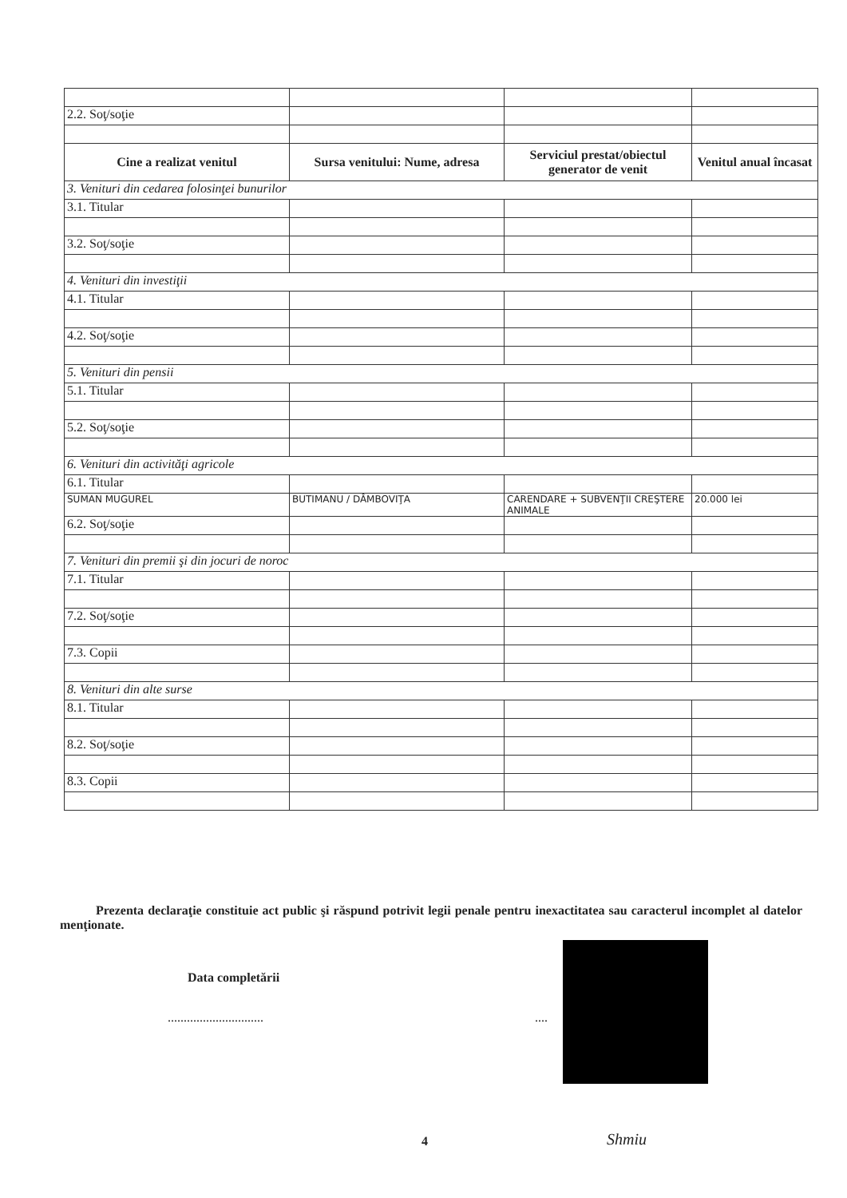| 2.2. Soţ/soţie | | | |
| Cine a realizat venitul | Sursa venitului: Nume, adresa | Serviciul prestat/obiectul generator de venit | Venitul anual încasat |
| 3. Venituri din cedarea folosinţei bunurilor | | | |
| 3.1. Titular | | | |
| 3.2. Soţ/soţie | | | |
| 4. Venituri din investiţii | | | |
| 4.1. Titular | | | |
| 4.2. Soţ/soţie | | | |
| 5. Venituri din pensii | | | |
| 5.1. Titular | | | |
| 5.2. Soţ/soţie | | | |
| 6. Venituri din activităţi agricole | | | |
| 6.1. Titular | | | |
| SUMAN MUGUREL | BUTIMANU / DÂMBOVIŢA | CARENDARE + SUBVENŢII CREŞTERE ANIMALE | 20.000 lei |
| 6.2. Soţ/soţie | | | |
| 7. Venituri din premii şi din jocuri de noroc | | | |
| 7.1. Titular | | | |
| 7.2. Soţ/soţie | | | |
| 7.3. Copii | | | |
| 8. Venituri din alte surse | | | |
| 8.1. Titular | | | |
| 8.2. Soţ/soţie | | | |
| 8.3. Copii | | | |
Prezenta declaraţie constituie act public şi răspund potrivit legii penale pentru inexactitatea sau caracterul incomplet al datelor menţionate.
Data completării
.............................. ....
Shmiu
4